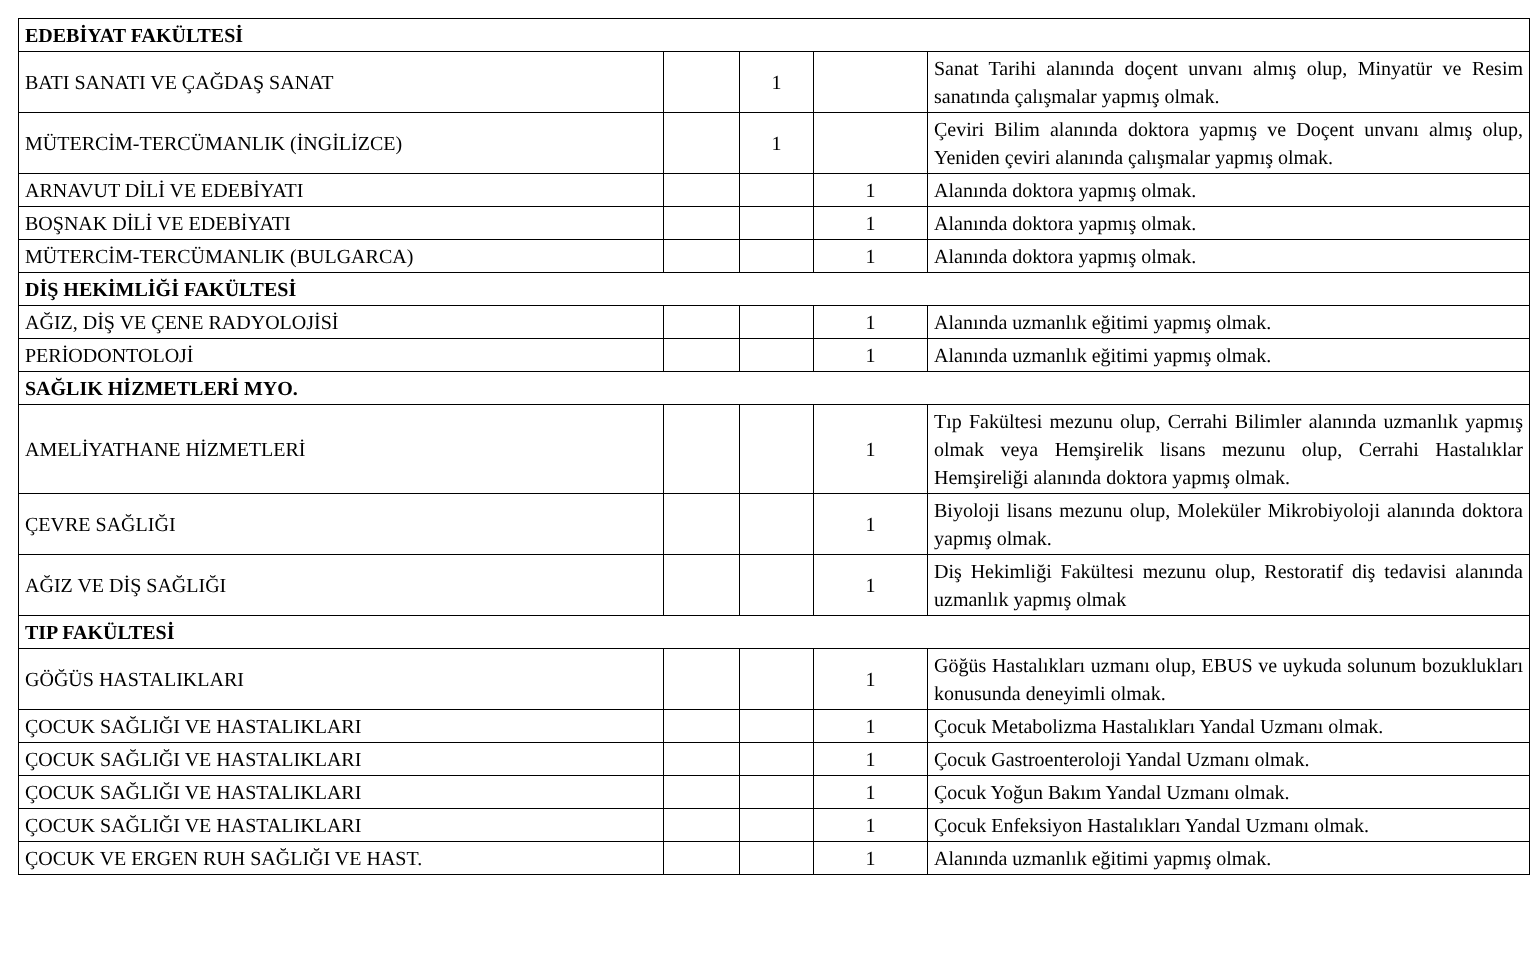| EDEBİYAT FAKÜLTESİ | | | | |
| BATI SANATI VE ÇAĞDAŞ SANAT | | 1 | | Sanat Tarihi alanında doçent unvanı almış olup, Minyatür ve Resim sanatında çalışmalar yapmış olmak. |
| MÜTERCİM-TERCÜMANLIK (İNGİLİZCE) | | 1 | | Çeviri Bilim alanında doktora yapmış ve Doçent unvanı almış olup, Yeniden çeviri alanında çalışmalar yapmış olmak. |
| ARNAVUT DİLİ VE EDEBİYATI | | | 1 | Alanında doktora yapmış olmak. |
| BOŞNAK DİLİ VE EDEBİYATI | | | 1 | Alanında doktora yapmış olmak. |
| MÜTERCİM-TERCÜMANLIK (BULGARCA) | | | 1 | Alanında doktora yapmış olmak. |
| DİŞ HEKİMLİĞİ FAKÜLTESİ | | | | |
| AĞIZ, DİŞ VE ÇENE RADYOLOJİSİ | | | 1 | Alanında uzmanlık eğitimi yapmış olmak. |
| PERİODONTOLOJİ | | | 1 | Alanında uzmanlık eğitimi yapmış olmak. |
| SAĞLIK HİZMETLERİ MYO. | | | | |
| AMELİYATHANE HİZMETLERİ | | | 1 | Tıp Fakültesi mezunu olup, Cerrahi Bilimler alanında uzmanlık yapmış olmak veya Hemşirelik lisans mezunu olup, Cerrahi Hastalıklar Hemşireliği alanında doktora yapmış olmak. |
| ÇEVRE SAĞLIĞI | | | 1 | Biyoloji lisans mezunu olup, Moleküler Mikrobiyoloji alanında doktora yapmış olmak. |
| AĞIZ VE DİŞ SAĞLIĞI | | | 1 | Diş Hekimliği Fakültesi mezunu olup, Restoratif diş tedavisi alanında uzmanlık yapmış olmak |
| TIP FAKÜLTESİ | | | | |
| GÖĞÜS HASTALIKLARI | | | 1 | Göğüs Hastalıkları uzmanı olup, EBUS ve uykuda solunum bozuklukları konusunda deneyimli olmak. |
| ÇOCUK SAĞLIĞI VE HASTALIKLARI | | | 1 | Çocuk Metabolizma Hastalıkları Yandal Uzmanı olmak. |
| ÇOCUK SAĞLIĞI VE HASTALIKLARI | | | 1 | Çocuk Gastroenteroloji Yandal Uzmanı olmak. |
| ÇOCUK SAĞLIĞI VE HASTALIKLARI | | | 1 | Çocuk Yoğun Bakım Yandal Uzmanı olmak. |
| ÇOCUK SAĞLIĞI VE HASTALIKLARI | | | 1 | Çocuk Enfeksiyon Hastalıkları Yandal Uzmanı olmak. |
| ÇOCUK VE ERGEN RUH SAĞLIĞI VE HAST. | | | 1 | Alanında uzmanlık eğitimi yapmış olmak. |